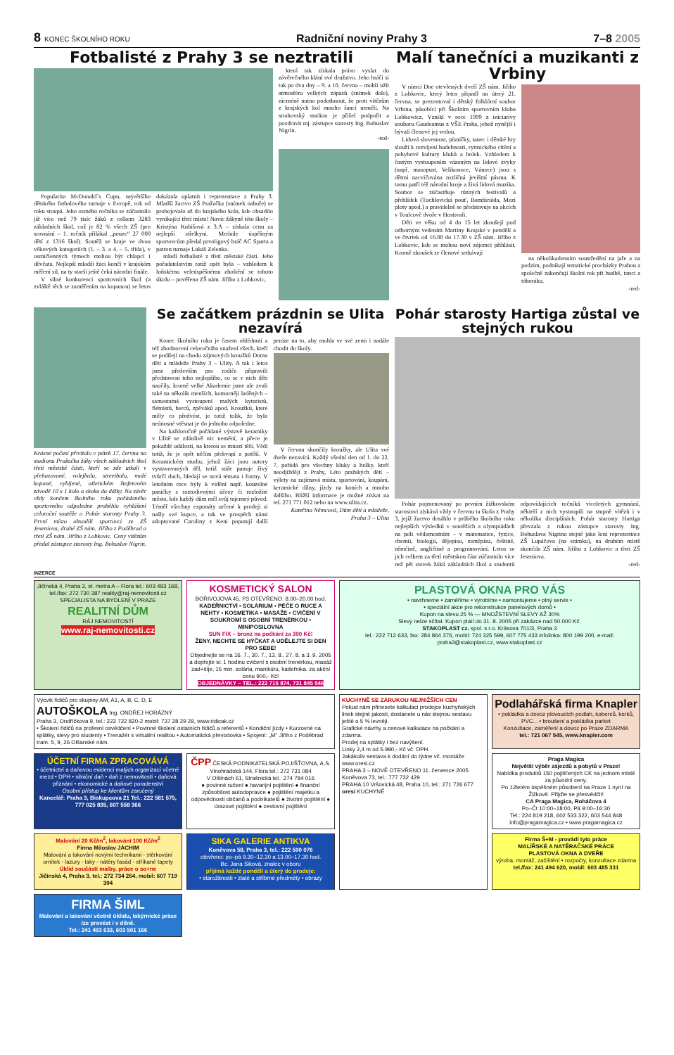8 KONEC ŠKOLNÍHO ROKU Radniční noviny Prahy 3 7–8 2005
Fotbalisté z Prahy 3 se neztratili
Popularita McDonald´s Cupu, největšího dětského fotbalového turnaje v Evropě, rok od roku stoupá. Jeho osmého ročníku se zúčastnilo již více než 79 tisíc žáků z celkem 3283 základních škol, což je 82 % všech ZŠ (pro srovnání – 1. ročník přilákal „pouze“ 27 000 dětí z 1316 škol). Soutěž se hraje ve dvou věkových kategoriích (1. – 3. a 4. – 5. třída), v osmičlenných týmech mohou být chlapci i děvčata. Nejlepší mladší žáci končí v krajském měření sil, na ty starší ještě čeká národní finále.
V silné konkurenci sportovních škol (a zvláště těch se zaměřením na kopanou) se letos dokázala uplatnit i reprezentace z Prahy 3. Mladší žactvo ZŠ Pražačka (snímek nahoře) se probojovalo až do krajského kola, kde obsadilo vynikající třetí místo! Navíc žákyně této školy – Kristýna Kubišová z 3.A – získala cenu za nejlepší střelkyni. Medaile úspěšným sportovcům předal prvoligový hráč AC Sparta a patron turnaje Lukáš Zelenka.
mladí fotbalisté z třetí městské části. Jeho pořadatelstvím totiž opět byla – vzhledem k loňskému veleúspěšnému zhoštění se tohoto úkolu – pověřena ZŠ nám. Jiřího z Lobkovic,
která tak získala právo vyslat do závěrečného klání své družstvo. Jeho hráči si tak po dva dny – 9. a 10. června – mohli užít atmosféru velkých zápasů (snímek dole), nicméně nutno podotknout, že proti vítězům z krajských kol mnoho šancí neměli. Na strahovský stadion je přišel podpořit a pozdravit mj. zástupce starosty Ing. Bohuslav Nigrin.
-red-
Malí tanečníci a muzikanti z Vrbiny
V rámci Dne otevřených dveří ZŠ nám. Jiřího z Lobkovic, který letos připadl na úterý 21. června, se prezentoval i dětský folklórní soubor Vrbina, působící při Školním sportovním klubu Lobkowicz. Vznikl v roce 1999 z iniciativy souboru Gaudeamus z VŠE Praha, jehož nynější i bývalí členové jej vedou.
Lidová slovesnost, písničky, tanec i dětské hry slouží k rozvíjení hudebnosti, rytmického cítění a pohybové kultury kluků a holek. Vzhledem k častým vystoupením vázaným na lidové zvyky (např. masopust, Velikonoce, Vánoce) jsou s dětmi nacvičována rozličná jevištní pásma. K tomu patří též národní kroje a živá lidová muzika. Soubor se zúčastňuje různých festivalů a přehlídek (Tuchlovická pouť, Bambiriáda, Mezi ploty apod.) a pravidelně se představuje na akcích v Toulcově dvoře v Hostivaři.
Děti ve věku od 4 do 15 let zkoušejí pod odborným vedením Martiny Krajské v pondělí a ve čtvrtek od 16.00 do 17.30 v ZŠ nám. Jiřího z Lobkovic, kde se mohou noví zájemci přihlásit. Kromě zkoušek se členové setkávají
na několikadenním soustředění na jaře a na podzim, podnikají tematické procházky Prahou a společně zakončují školní rok při hudbě, tanci a táboráku.
-red-
Krásné počasí přivítalo v pátek 17. června na stadionu Pražačka žáky všech základních škol třetí městské části, kteří se zde utkali v přehazované, volejbalu, streetbalu, malé kopané, vybíjené, atletickém štafetovém závodě 10 x 1 kolo a skoku do dálky. Na závěr vždy končem školního roku pořádaného sportovního odpoledne proběhlo vyhlášení celoroční soutěže o Pohár starosty Prahy 3. První místo obsadili sportovci ze ZŠ Jeseniova, druhé ZŠ nám. Jiřího z Poděbrad a třetí ZŠ nám. Jiřího z Lobkovic. Ceny vítězům předal zástupce starosty Ing. Bohuslav Nigrin.
Se začátkem prázdnin se Ulita nezavírá
Konec školního roku je časem ohlédnutí a též zhodnocení celoročního snažení všech, kteří se podílejí na chodu zájmových kroužků Domu dětí a mládeže Prahy 3 – Ulity. A tak i letos jsme především pro rodiče připravili představení toho nejlepšího, co se v nich děti naučily, kromě velké Akademie jsme ale zvali také na několik menších, komorněji laděných – samostatná vystoupení malých kytaristů, flétnistů, herců, zpěváků apod. Kroužků, které měly co předvést, je totiž tolik, že bylo neúnosné vtěsnat je do jednoho odpoledne.
Na každoročně pořádané výstavě keramiky v Ulitě se zdánlivě nic nemění, a přece je pokaždé událostí, na kterou se mnozí těší. Vědí totiž, že je opět něčím překvapí a potěší. V Keramickém studiu, jehož žáci jsou autory vystavovaných děl, totiž stále panuje živý tvůrčí duch, hledají se nová témata i formy. V letošním roce byly k vidění např. kouzelné paničky s roztodivnými účesy či rozložité město, kde každý dům měl svůj tajemný původ. Téměř všechny exponáty určené k prodeji si našly své kupce, a tak ve prospěch námi adoptované Caroliny z Keni poputují další peníze na to, aby mohla ve své zemi i nadále chodit do školy.
V červnu skončily kroužky, ale Ulita své dveře nezavírá. Každý všední den od 1. do 22. 7. pořádá pro všechny kluky a holky, kteří neodjíždějí z Prahy, Léto pražských dětí – výlety na zajímavá místa, sportování, koupání, keramické dílny, jízdy na koních a mnoho dalšího. Bližší informace je možné získat na tel. 271 771 012 nebo na www.ulita.cz.
Kateřina Němcová, Dům dětí a mládeže, Praha 3 – Ulita
Pohár starosty Hartiga zůstal ve stejných rukou
Pohár pojmenovaný po prvním žižkovském starostovi získává vždy v červnu ta škola z Prahy 3, jejíž žactvo dosáhlo v průběhu školního roku nejlepších výsledků v soutěžích a olympiádách na poli vědomostním – v matematice, fyzice, chemii, biologii, dějepisu, zeměpisu, češtině, němčině, angličtině a programování. Letos se jich celkem za třetí městskou část zúčastnilo více než pět stovek žáků základních škol a studentů odpovídajících ročníků víceletých gymnázií, někteří z nich vystoupili na stupně vítězů i v několika disciplínách. Pohár starosty Hartiga převzala z rukou zástupce starosty Ing. Bohuslava Nigrina stejně jako loni reprezentace ZŠ Lupáčova (na snímku), na druhém místě skončila ZŠ nám. Jiřího z Lobkovic a třetí ZŠ Jeseniova.
-red-
INZERCE
Jičínská 4, Praha 3, st. metra A – Flora tel.: 603 493 168, tel./fax: 272 730 387 reality@raj-nemovitosti.cz
SPECIALISTA NA BYDLENÍ V PRAZE
REALITNÍ DŮM
RÁJ NEMOVITOSTÍ
www.raj-nemovitosti.cz
KOSMETICKÝ SALON
BOŘIVOJOVA 45, P3 OTEVŘENO: 8.00–20.00 hod.
KADEŘNICTVÍ ▪ SOLÁRIUM ▪ PÉČE O RUCE A NEHTY ▪ KOSMETIKA ▪ MASÁŽE ▪ CVIČENÍ V SOUKROMÍ S OSOBNÍ TRENÉRKOU ▪ MINIPOSILOVNA
SUN FIX – bronz na počkání za 390 Kč!
ŽENY, NECHTE SE HÝČKAT A UDĚLEJTE SI DEN PRO SEBE!
Objednejte se na 16. 7., 30. 7., 13. 8., 27. 8. a 3. 9. 2005 a dopřejte si: 1 hodinu cvičení s osobní trenérkou, masáž zad+šíje, 15 min. solária, manikúru, kadeřnika. za akční cenu 900,- Kč!
OBJEDNÁVKY – TEL.: 222 715 874, 731 845 546
PLASTOVÁ OKNA PRO VÁS
• navrhneme • zaměříme • vyrobíme • namontujeme • plný servis •
• speciální akce pro rekonstrukce panelových domů •
Kupon na slevu 25 % — MNOŽSTEVNÍ SLEVY AŽ 30%
Slevy nelze sčítat. Kupon platí do 31. 8. 2005 při zakázce nad 50.000 Kč.
STAKOPLAST cz. spol. s r.o. Krásova 701/3, Praha 3
tel.: 222 712 633, fax: 284 864 376, mobil: 724 325 599, 607 775 433 infolinka: 800 199 200, e-mail: praha3@stakoplast.cz, www.stakoplast.cz
Výcvik řidičů pro skupiny AM, A1, A, B, C, D, E
AUTOŠKOLA Ing. ONDŘEJ HORÁZNÝ
Praha 3, Ondříčkova 9, tel.: 222 722 820-2 mobil: 737 28 29 29, www.ridicak.cz
• Školení řidičů na profesní osvědčení • Povinné školení ostatních řidičů a referentů • Kondiční jízdy • Kurzovné na splátky, slevy pro studenty • Trenažér s virtuální realitou • Automatická převodovka • Spojení: „M“ Jiřího z Poděbrad tram. 5, 9, 26 Olšanské nám.
KUCHYNĚ SE ZÁRUKOU NEJNIŽŠÍCH CEN
Pokud nám přinesete kalkulaci prodejce kuchyňských linek stejné jakosti, dostanete u nás stejnou sestavu ještě o 5 % levněji.
Grafické návrhy a cenové kalkulace na počkání a zdarma.
Prodej na splátky i bez navýšení.
Linky 2,4 m od 5.990,- Kč vč. DPH.
Jakákoliv sestava k dodání do týdne vč. montáže
www.oresi.cz
PRAHA 3 – NOVĚ OTEVŘENO 11. července 2005 Koněvova 73, tel.: 777 732 429
PRAHA 10 Vršovická 48, Praha 10, tel.: 271 726 677
oresi KUCHYNĚ
Podlahářská firma Knapler
• pokládka a dovoz plovoucích podlah, koberců, korků, PVC... • broušení a pokládka parket
Konzultace, zaměření a dovoz po Praze ZDARMA
tel.: 721 067 545, www.knapler.com
ÚČETNÍ FIRMA ZPRACOVÁVÁ
• účetnictví a daňovou evidenci malých organizací včetně mezd • DPH • silniční daň • daň z nemovitostí • daňová přiznání • ekonomické a daňové poradenství
Osobní přístup ke klientům zaručený
Kancelář: Praha 3, Biskupcova 21 Tel.: 222 581 575, 777 025 835, 607 558 366
ČPP ČESKÁ PODNIKATELSKÁ POJIŠŤOVNA, A.S.
Vinohradská 144, Flora tel.: 272 731 084
V Olšinách 61, Strašnická tel.: 274 784 016
● povinné ručení ● havarijní pojištění ● finanční způsobilost autodopravce ● pojištění majetku a odpovědnosti občanů a podnikatelů ● životní pojištění ● úrazové pojištění ● cestovní pojištění
Praga Magica
Největší výběr zájezdů a pobytů v Praze!
Nabídka produktů 150 pojišťených CK na jednom místě za původní ceny.
Po 12letém úspěšném působení na Praze 1 nyní na Žižkově. Přijďte se přesvědčit!
CA Praga Magica, Roháčova 4
Po–Čt 10:00–18:00, Pá 9:00–16:30
Tel.: 224 819 218, 602 533 322, 603 544 848
info@pragamagica.cz • www.pragamagica.cz
Malování 20 Kč/m<sup>2</sup>, lakování 100 Kč/m<sup>2</sup>
Firma Miloslav JÁCHIM
Malování a lakování novými technikami - stěrkování omítek - lazury - laky - nátěry fasád - stříkané tapety
Úklid součástí malby, práce o so+ne
Jičínská 4, Praha 3, tel.: 272 734 264, mobil: 607 719 394
SIKA GALERIE ANTIKVA
Koněvova 58, Praha 3, tel.: 222 590 076
otevřeno: po–pá 9.30–12.30 a 13.00–17.30 hod.
Bc. Jana Siková, znalec v oboru
přijímá každé pondělí a úterý do prodeje:
• starožitnosti • zlaté a stříbrné předměty • obrazy
Firma Š+M - provádí tyto práce
MALÍŘSKÉ A NATĚRAČSKÉ PRÁCE
PLASTOVÁ OKNA A DVEŘE
výroba, montáž, začištění • rozpočty, konzultace zdarma
tel./fax: 241 494 620, mobil: 603 485 331
FIRMA ŠIML
Malování a lakování včetně úklidu, lakýrnické práce lze provést i v dílně.
Tel.: 241 493 633, 603 501 166